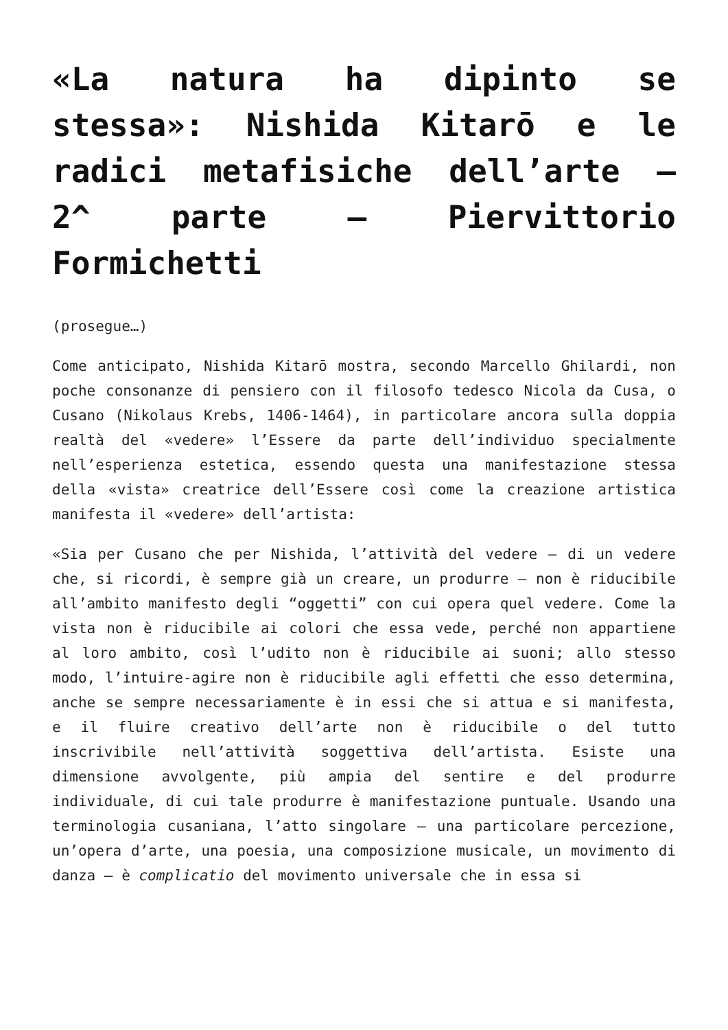«La natura ha dipinto se stessa»: Nishida Kitarō e le radici metafisiche dell’arte – 2^ parte – Piervittorio Formichetti
(prosegue…)
Come anticipato, Nishida Kitarō mostra, secondo Marcello Ghilardi, non poche consonanze di pensiero con il filosofo tedesco Nicola da Cusa, o Cusano (Nikolaus Krebs, 1406-1464), in particolare ancora sulla doppia realtà del «vedere» l’Essere da parte dell’individuo specialmente nell’esperienza estetica, essendo questa una manifestazione stessa della «vista» creatrice dell’Essere così come la creazione artistica manifesta il «vedere» dell’artista:
«Sia per Cusano che per Nishida, l’attività del vedere – di un vedere che, si ricordi, è sempre già un creare, un produrre – non è riducibile all’ambito manifesto degli “oggetti” con cui opera quel vedere. Come la vista non è riducibile ai colori che essa vede, perché non appartiene al loro ambito, così l’udito non è riducibile ai suoni; allo stesso modo, l’intuire-agire non è riducibile agli effetti che esso determina, anche se sempre necessariamente è in essi che si attua e si manifesta, e il fluire creativo dell’arte non è riducibile o del tutto inscrivibile nell’attività soggettiva dell’artista. Esiste una dimensione avvolgente, più ampia del sentire e del produrre individuale, di cui tale produrre è manifestazione puntuale. Usando una terminologia cusaniana, l’atto singolare – una particolare percezione, un’opera d’arte, una poesia, una composizione musicale, un movimento di danza – è complicatio del movimento universale che in essa si